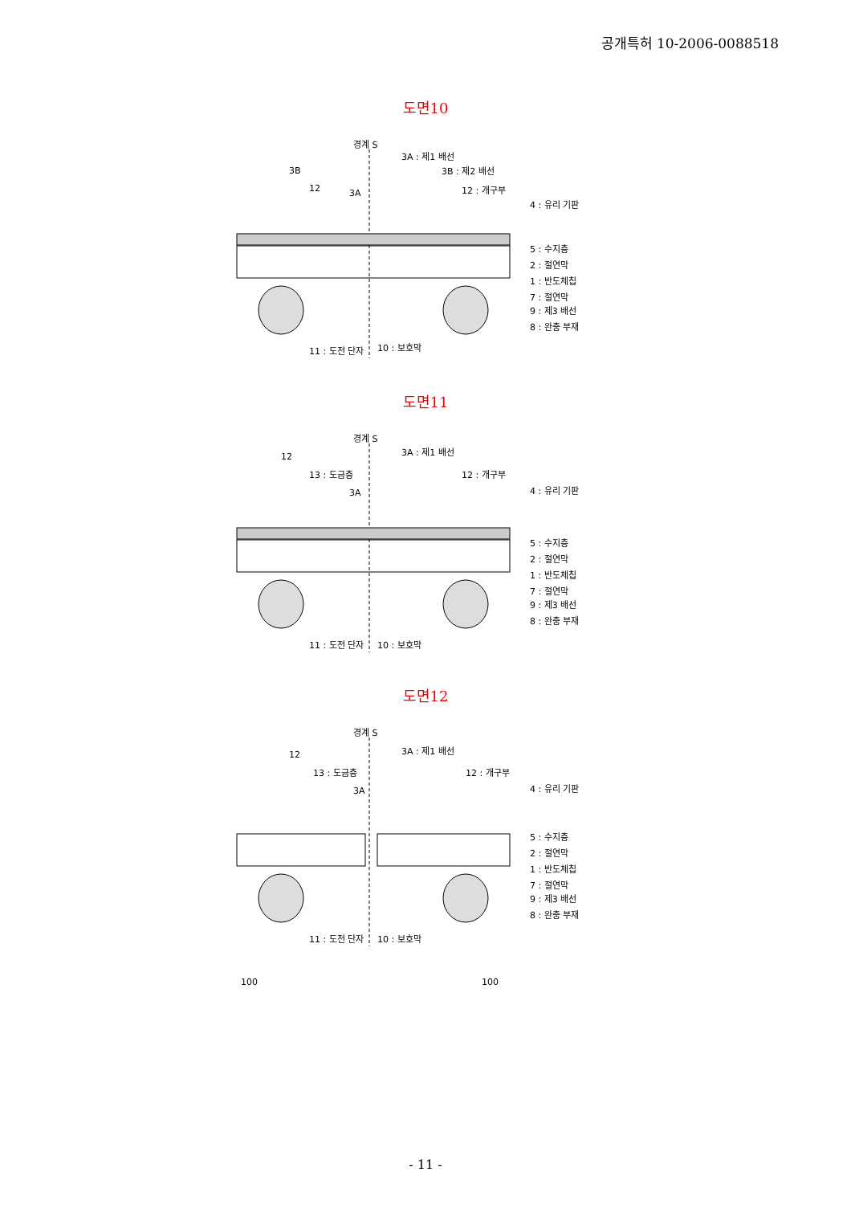공개특허 10-2006-0088518
도면10
경계 S
3A : 제1 배선
3B : 제2 배선 3B
12 3A 12 : 개구부
4 : 유리 기판
5 : 수지층
2 : 절연막
1 : 반도체칩
7 : 절연막
9 : 제3 배선
8 : 완충 부재
11 : 도전 단자 10 : 보호막
도면11
경계 S
3A : 제1 배선
12
13 : 도금층
3A
12 : 개구부
4 : 유리 기판
5 : 수지층
2 : 절연막
1 : 반도체칩
7 : 절연막
9 : 제3 배선
8 : 완충 부재
11 : 도전 단자 10 : 보호막
도면12
경계 S
3A : 제1 배선
12
13 : 도금층
3A
12 : 개구부
4 : 유리 기판
5 : 수지층
2 : 절연막
1 : 반도체칩
7 : 절연막
9 : 제3 배선
8 : 완충 부재
11 : 도전 단자 10 : 보호막
100 100
- 11 -